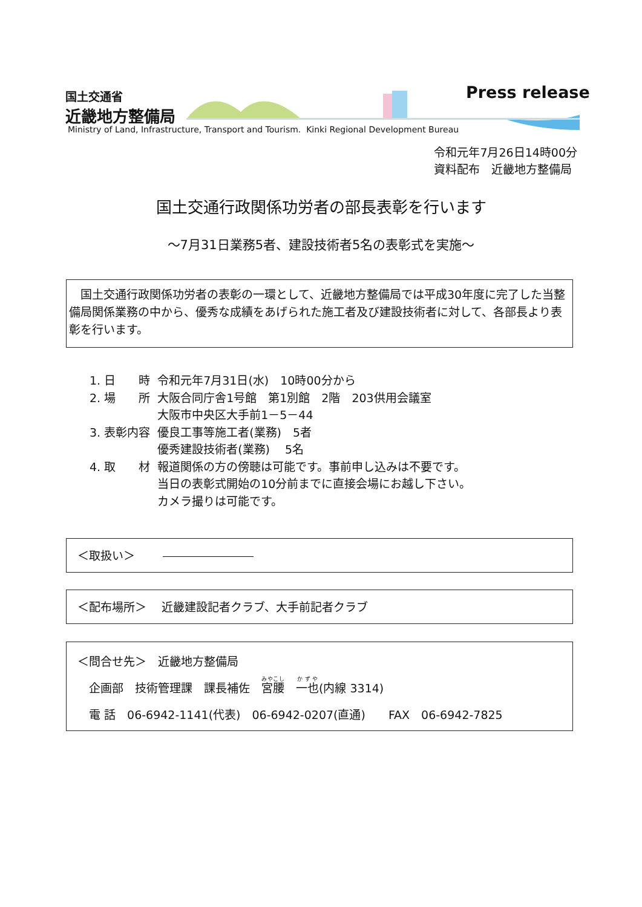国土交通省
近畿地方整備局
Press release
Ministry of Land, Infrastructure, Transport and Tourism. Kinki Regional Development Bureau
令和元年7月26日14時00分
資料配布　近畿地方整備局
国土交通行政関係功労者の部長表彰を行います
～7月31日業務5者、建設技術者5名の表彰式を実施～
　国土交通行政関係功労者の表彰の一環として、近畿地方整備局では平成30年度に完了した当整備局関係業務の中から、優秀な成績をあげられた施工者及び建設技術者に対して、各部長より表彰を行います。
| 1. 日 時 | 令和元年7月31日(水) 10時00分から |
| 2. 場 所 | 大阪合同庁舎1号館 第1別館 2階 203供用会議室 大阪市中央区大手前1－5－44 |
| 3. 表彰内容 | 優良工事等施工者(業務) 5者 優秀建設技術者(業務) 5名 |
| 4. 取 材 | 報道関係の方の傍聴は可能です。事前申し込みは不要です。 当日の表彰式開始の10分前までに直接会場にお越し下さい。 カメラ撮りは可能です。 |
＜取扱い＞
＜配布場所＞　 近畿建設記者クラブ、大手前記者クラブ
＜問合せ先＞　近畿地方整備局
　企画部　技術管理課　課長補佐　宮腰　一也(内線 3314)
　電 話　06-6942-1141(代表)　06-6942-0207(直通)　　FAX　06-6942-7825